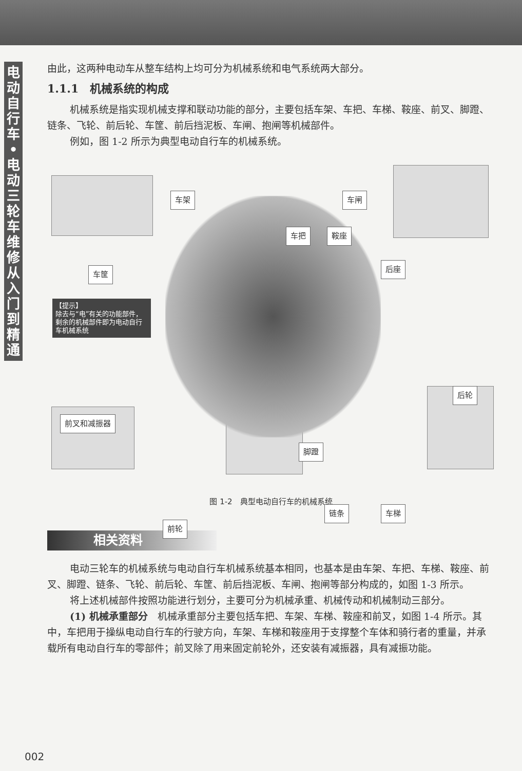电动自行车•电动三轮车维修从入门到精通
由此，这两种电动车从整车结构上均可分为机械系统和电气系统两大部分。
1.1.1　机械系统的构成
机械系统是指实现机械支撑和联动功能的部分，主要包括车架、车把、车梯、鞍座、前叉、脚蹬、链条、飞轮、前后轮、车筐、前后挡泥板、车闸、抱闸等机械部件。
例如，图 1-2 所示为典型电动自行车的机械系统。
车架 车闸
车把 鞍座
车筐
后座
【提示】
除去与“电”有关的功能部件，剩余的机械部件即为电动自行车机械系统
后轮
前叉和减振器
脚蹬
链条 车梯
前轮
图 1-2　典型电动自行车的机械系统
相关资料
电动三轮车的机械系统与电动自行车机械系统基本相同，也基本是由车架、车把、车梯、鞍座、前叉、脚蹬、链条、飞轮、前后轮、车筐、前后挡泥板、车闸、抱闸等部分构成的，如图 1-3 所示。
将上述机械部件按照功能进行划分，主要可分为机械承重、机械传动和机械制动三部分。
(1) 机械承重部分　机械承重部分主要包括车把、车架、车梯、鞍座和前叉，如图 1-4 所示。其中，车把用于操纵电动自行车的行驶方向，车架、车梯和鞍座用于支撑整个车体和骑行者的重量，并承载所有电动自行车的零部件；前叉除了用来固定前轮外，还安装有减振器，具有减振功能。
002